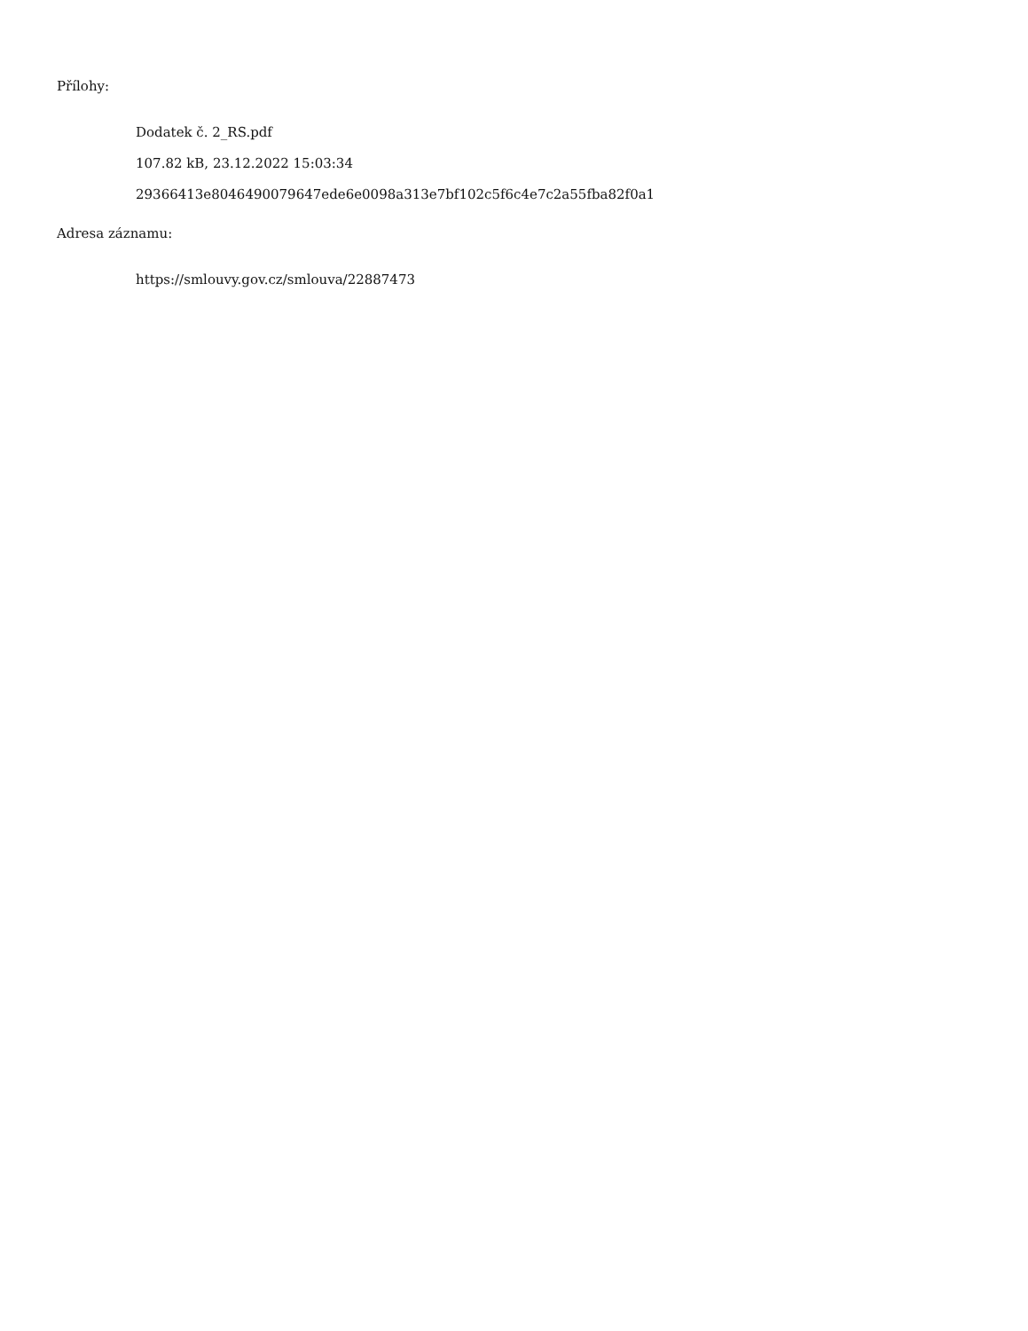Přílohy:
Dodatek č. 2_RS.pdf
107.82 kB, 23.12.2022 15:03:34
29366413e8046490079647ede6e0098a313e7bf102c5f6c4e7c2a55fba82f0a1
Adresa záznamu:
https://smlouvy.gov.cz/smlouva/22887473